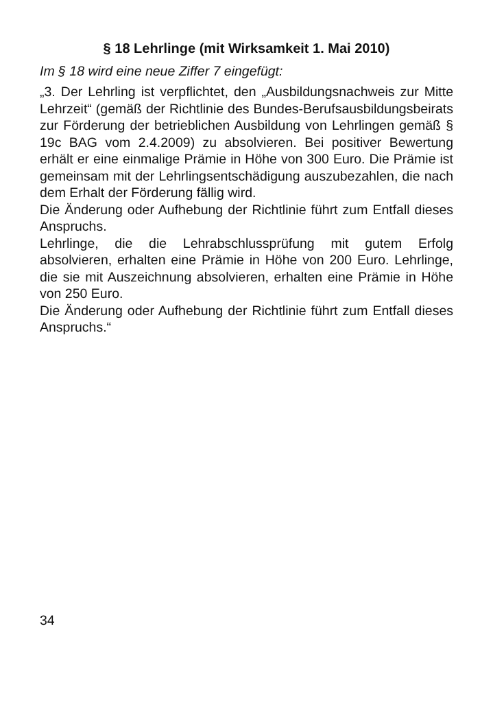§ 18 Lehrlinge (mit Wirksamkeit 1. Mai 2010)
Im § 18 wird eine neue Ziffer 7 eingefügt:
„3. Der Lehrling ist verpflichtet, den „Ausbildungsnachweis zur Mitte Lehrzeit“ (gemäß der Richtlinie des Bundes-Berufsausbildungsbeirats zur Förderung der betrieblichen Ausbildung von Lehrlingen gemäß § 19c BAG vom 2.4.2009) zu absolvieren. Bei positiver Bewertung erhält er eine einmalige Prämie in Höhe von 300 Euro. Die Prämie ist gemeinsam mit der Lehrlingsentschädigung auszubezahlen, die nach dem Erhalt der Förderung fällig wird.
Die Änderung oder Aufhebung der Richtlinie führt zum Entfall dieses Anspruchs.
Lehrlinge, die die Lehrabschlussprüfung mit gutem Erfolg absolvieren, erhalten eine Prämie in Höhe von 200 Euro. Lehrlinge, die sie mit Auszeichnung absolvieren, erhalten eine Prämie in Höhe von 250 Euro.
Die Änderung oder Aufhebung der Richtlinie führt zum Entfall dieses Anspruchs.“
34